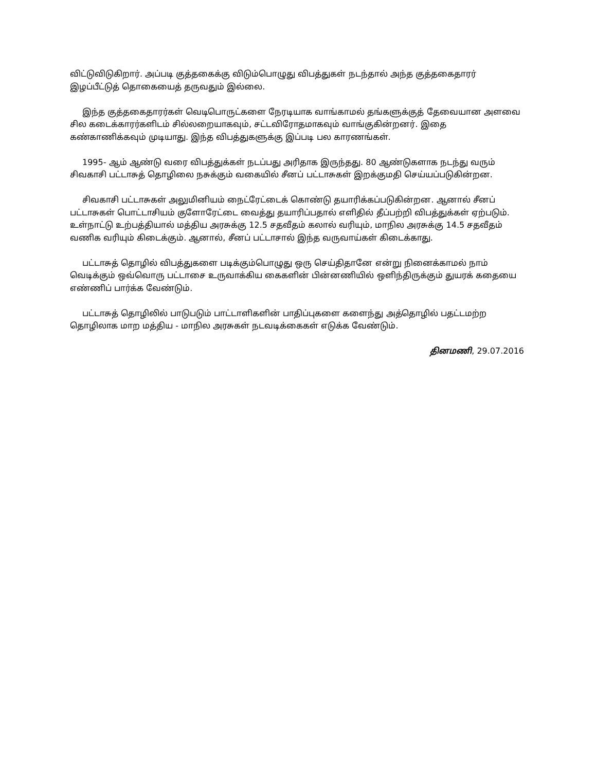விட்டுவிடுகிறார். அப்படி குத்தகைக்கு விடும்பொழுது விபத்துகள் நடந்தால் அந்த குத்தகைதாரர் இழப்பீட்டுத் தொகையைத் தருவதும் இல்லை.
இந்த குத்தகைதாரர்கள் வெடிபொருட்களை நேரடியாக வாங்காமல் தங்களுக்குத் தேவையான அளவை சில கடைக்காரர்களிடம் சில்லறையாகவும், சட்டவிரோதமாகவும் வாங்குகின்றனர். இதை கண்காணிக்கவும் முடியாது. இந்த விபத்துகளுக்கு இப்படி பல காரணங்கள்.
1995- ஆம் ஆண்டு வரை விபத்துக்கள் நடப்பது அரிதாக இருந்தது. 80 ஆண்டுகளாக நடந்து வரும் சிவகாசி பட்டாசுத் தொழிலை நசுக்கும் வகையில் சீனப் பட்டாசுகள் இறக்குமதி செய்யப்படுகின்றன.
சிவகாசி பட்டாசுகள் அலுமினியம் நைட்ரேட்டைக் கொண்டு தயாரிக்கப்படுகின்றன. ஆனால் சீனப் பட்டாசுகள் பொட்டாசியம் குளோரேட்டை வைத்து தயாரிப்பதால் எளிதில் தீப்பற்றி விபத்துக்கள் ஏற்படும். உள்நாட்டு உற்பத்தியால் மத்திய அரசுக்கு 12.5 சதவீதம் கலால் வரியும், மாநில அரசுக்கு 14.5 சதவீதம் வணிக வரியும் கிடைக்கும். ஆனால், சீனப் பட்டாசால் இந்த வருவாய்கள் கிடைக்காது.
பட்டாசுத் தொழில் விபத்துகளை படிக்கும்பொழுது ஒரு செய்திதானே என்று நினைக்காமல் நாம் வெடிக்கும் ஒவ்வொரு பட்டாசை உருவாக்கிய கைகளின் பின்னணியில் ஒளிந்திருக்கும் துயரக் கதையை எண்ணிப் பார்க்க வேண்டும்.
பட்டாசுத் தொழிலில் பாடுபடும் பாட்டாளிகளின் பாதிப்புகளை களைந்து அத்தொழில் பதட்டமற்ற தொழிலாக மாற மத்திய - மாநில அரசுகள் நடவடிக்கைகள் எடுக்க வேண்டும்.
தினமணி, 29.07.2016